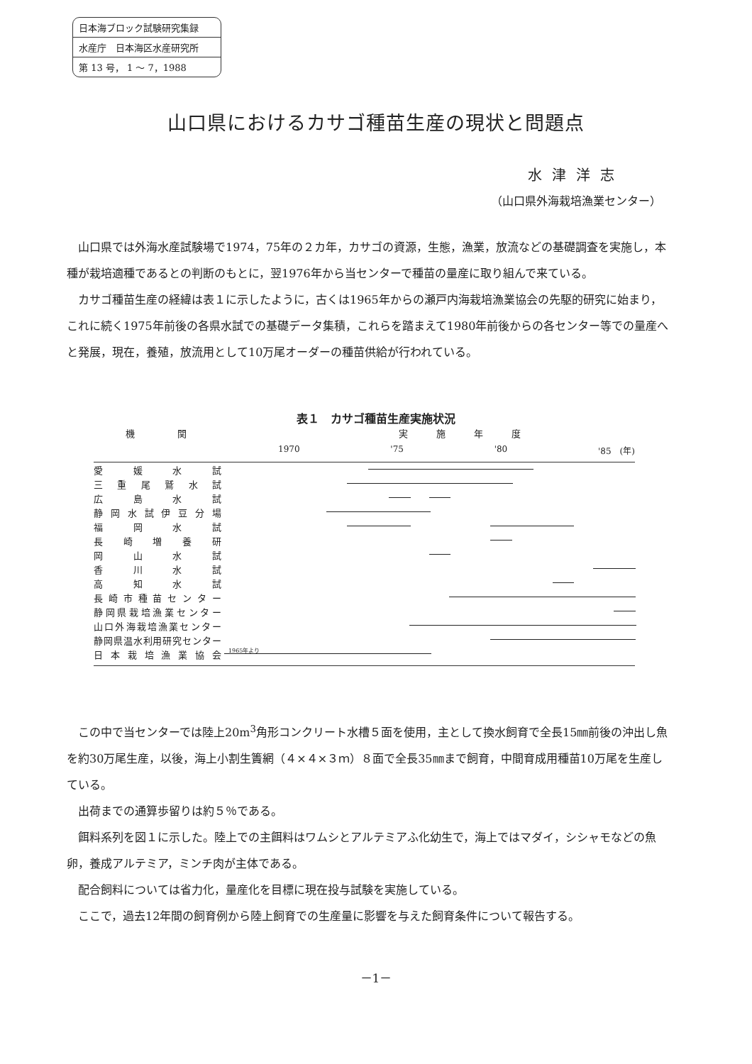日本海ブロック試験研究集録
水産庁　日本海区水産研究所
第 13 号， 1 ～ 7，1988
山口県におけるカサゴ種苗生産の現状と問題点
水津洋志
（山口県外海栽培漁業センター）
山口県では外海水産試験場で1974，75年の２カ年，カサゴの資源，生態，漁業，放流などの基礎調査を実施し，本種が栽培適種であるとの判断のもとに，翌1976年から当センターで種苗の量産に取り組んで来ている。
カサゴ種苗生産の経緯は表１に示したように，古くは1965年からの瀬戸内海栽培漁業協会の先駆的研究に始まり，これに続く1975年前後の各県水試での基礎データ集積，これらを踏まえて1980年前後からの各センター等での量産へと発展，現在，養殖，放流用として10万尾オーダーの種苗供給が行われている。
表１　カサゴ種苗生産実施状況
機関 実施年度
1970 '75 '80 '85　(年)
愛 媛 水 試
三 重 尾 鷲 水 試
広 島 水 試
静 岡 水 試 伊 豆 分 場
福 岡 水 試
長 崎 増 養 研
岡 山 水 試
香 川 水 試
高 知 水 試
長 崎 市 種 苗 セ ン タ ー
静岡県栽培漁業センター
山口外海栽培漁業センター
静岡県温水利用研究センター
日 本 栽 培 漁 業 協 会
1965年より
この中で当センターでは陸上20m<sup>3</sup>角形コンクリート水槽５面を使用，主として換水飼育で全長15㎜前後の沖出し魚を約30万尾生産，以後，海上小割生簀網（４×４×３ｍ）８面で全長35㎜まで飼育，中間育成用種苗10万尾を生産している。
出荷までの通算歩留りは約５％である。
餌料系列を図１に示した。陸上での主餌料はワムシとアルテミアふ化幼生で，海上ではマダイ，シシャモなどの魚卵，養成アルテミア，ミンチ肉が主体である。
配合飼料については省力化，量産化を目標に現在投与試験を実施している。
ここで，過去12年間の飼育例から陸上飼育での生産量に影響を与えた飼育条件について報告する。
－1－